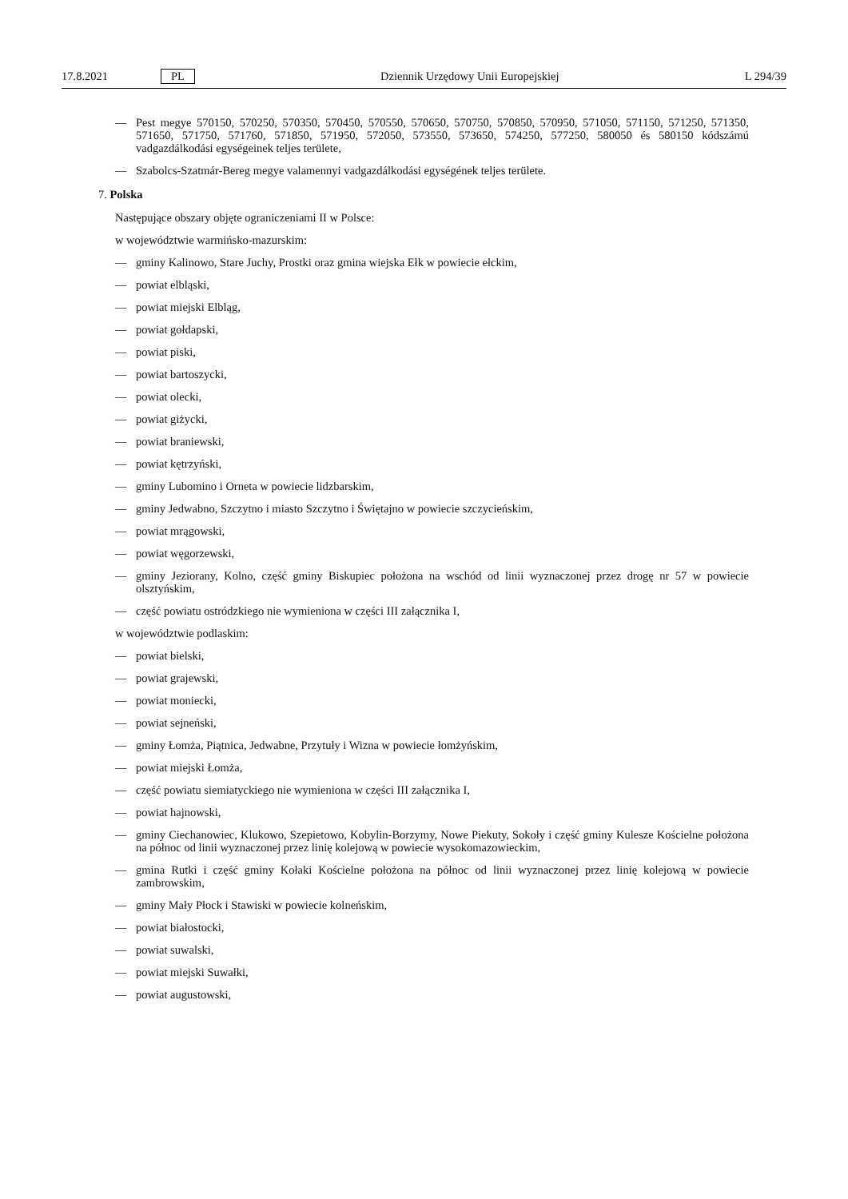17.8.2021 PL Dziennik Urzędowy Unii Europejskiej L 294/39
— Pest megye 570150, 570250, 570350, 570450, 570550, 570650, 570750, 570850, 570950, 571050, 571150, 571250, 571350, 571650, 571750, 571760, 571850, 571950, 572050, 573550, 573650, 574250, 577250, 580050 és 580150 kódszámú vadgazdálkodási egységeinek teljes területe,
— Szabolcs-Szatmár-Bereg megye valamennyi vadgazdálkodási egységének teljes területe.
7. Polska
Następujące obszary objęte ograniczeniami II w Polsce:
w województwie warmińsko-mazurskim:
— gminy Kalinowo, Stare Juchy, Prostki oraz gmina wiejska Ełk w powiecie ełckim,
— powiat elbląski,
— powiat miejski Elbląg,
— powiat gołdapski,
— powiat piski,
— powiat bartoszycki,
— powiat olecki,
— powiat giżycki,
— powiat braniewski,
— powiat kętrzyński,
— gminy Lubomino i Orneta w powiecie lidzbarskim,
— gminy Jedwabno, Szczytno i miasto Szczytno i Świętajno w powiecie szczycieńskim,
— powiat mrągowski,
— powiat węgorzewski,
— gminy Jeziorany, Kolno, część gminy Biskupiec położona na wschód od linii wyznaczonej przez drogę nr 57 w powiecie olsztyńskim,
— część powiatu ostródzkiego nie wymieniona w części III załącznika I,
w województwie podlaskim:
— powiat bielski,
— powiat grajewski,
— powiat moniecki,
— powiat sejneński,
— gminy Łomża, Piątnica, Jedwabne, Przytuły i Wizna w powiecie łomżyńskim,
— powiat miejski Łomża,
— część powiatu siemiatyckiego nie wymieniona w części III załącznika I,
— powiat hajnowski,
— gminy Ciechanowiec, Klukowo, Szepietowo, Kobylin-Borzymy, Nowe Piekuty, Sokoły i część gminy Kulesze Kościelne położona na północ od linii wyznaczonej przez linię kolejową w powiecie wysokomazowieckim,
— gmina Rutki i część gminy Kołaki Kościelne położona na północ od linii wyznaczonej przez linię kolejową w powiecie zambrowskim,
— gminy Mały Płock i Stawiski w powiecie kolneńskim,
— powiat białostocki,
— powiat suwalski,
— powiat miejski Suwałki,
— powiat augustowski,